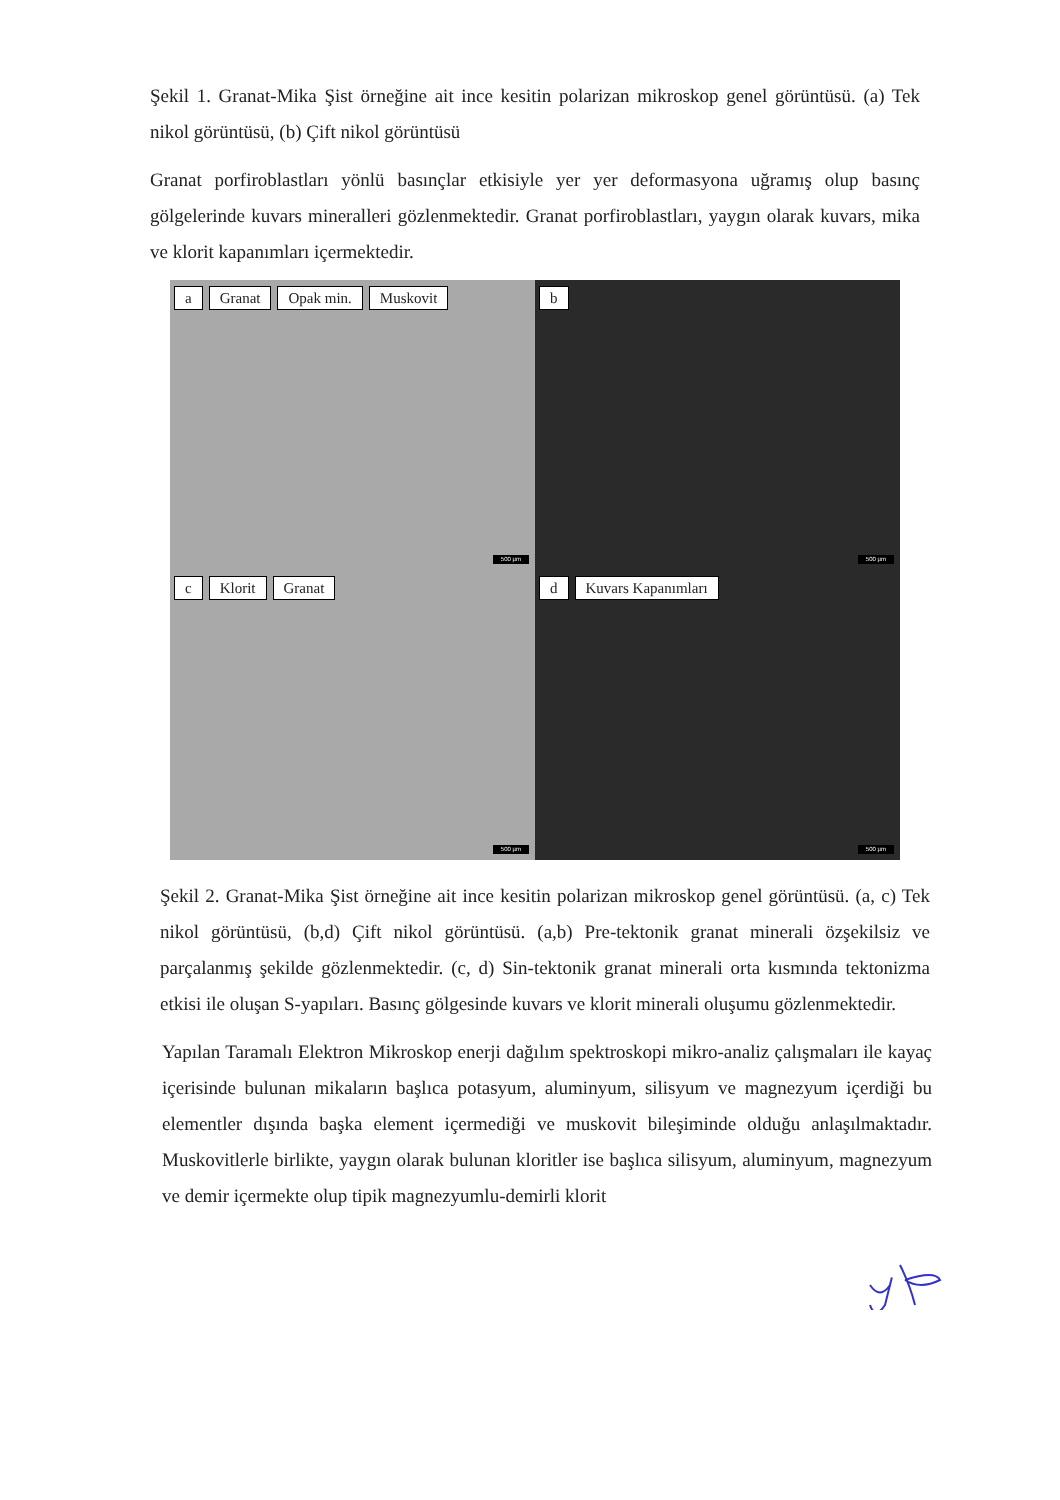Şekil 1. Granat-Mika Şist örneğine ait ince kesitin polarizan mikroskop genel görüntüsü. (a) Tek nikol görüntüsü, (b) Çift nikol görüntüsü
Granat porfiroblastları yönlü basınçlar etkisiyle yer yer deformasyona uğramış olup basınç gölgelerinde kuvars mineralleri gözlenmektedir. Granat porfiroblastları, yaygın olarak kuvars, mika ve klorit kapanımları içermektedir.
a Granat Opak min. Muskovit
500 µm
b
500 µm
c Klorit Granat
500 µm
d Kuvars Kapanımları
500 µm
Şekil 2. Granat-Mika Şist örneğine ait ince kesitin polarizan mikroskop genel görüntüsü. (a, c) Tek nikol görüntüsü, (b,d) Çift nikol görüntüsü. (a,b) Pre-tektonik granat minerali özşekilsiz ve parçalanmış şekilde gözlenmektedir. (c, d) Sin-tektonik granat minerali orta kısmında tektonizma etkisi ile oluşan S-yapıları. Basınç gölgesinde kuvars ve klorit minerali oluşumu gözlenmektedir.
Yapılan Taramalı Elektron Mikroskop enerji dağılım spektroskopi mikro-analiz çalışmaları ile kayaç içerisinde bulunan mikaların başlıca potasyum, aluminyum, silisyum ve magnezyum içerdiği bu elementler dışında başka element içermediği ve muskovit bileşiminde olduğu anlaşılmaktadır. Muskovitlerle birlikte, yaygın olarak bulunan kloritler ise başlıca silisyum, aluminyum, magnezyum ve demir içermekte olup tipik magnezyumlu-demirli klorit